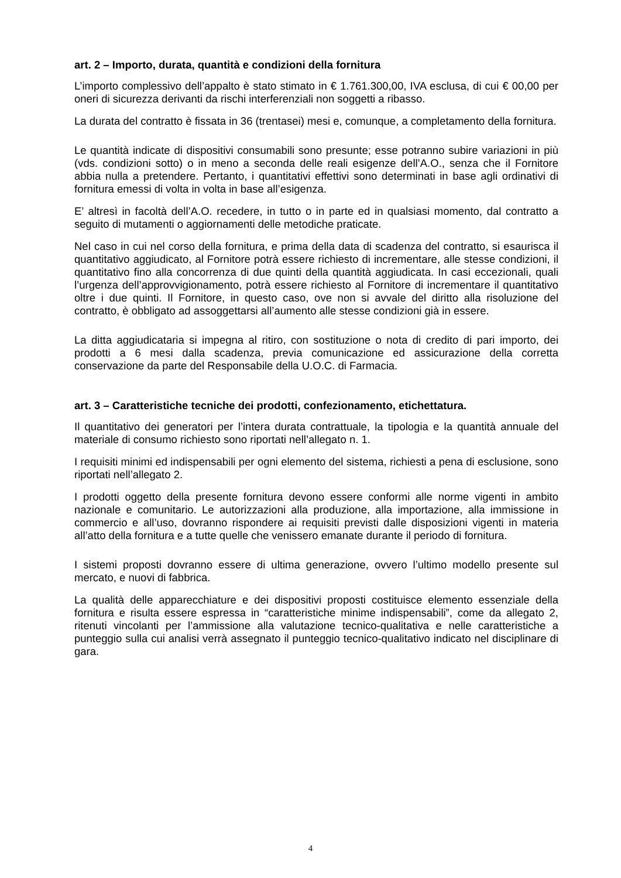art. 2 – Importo, durata, quantità e condizioni della fornitura
L’importo complessivo dell’appalto è stato stimato in € 1.761.300,00, IVA esclusa, di cui € 00,00 per oneri di sicurezza derivanti da rischi interferenziali non soggetti a ribasso.
La durata del contratto è fissata in 36 (trentasei) mesi e, comunque, a completamento della fornitura.
Le quantità indicate di dispositivi consumabili sono presunte; esse potranno subire variazioni in più (vds. condizioni sotto) o in meno a seconda delle reali esigenze dell’A.O., senza che il Fornitore abbia nulla a pretendere. Pertanto, i quantitativi effettivi sono determinati in base agli ordinativi di fornitura emessi di volta in volta in base all’esigenza.
E’ altresì in facoltà dell’A.O. recedere, in tutto o in parte ed in qualsiasi momento, dal contratto a seguito di mutamenti o aggiornamenti delle metodiche praticate.
Nel caso in cui nel corso della fornitura, e prima della data di scadenza del contratto, si esaurisca il quantitativo aggiudicato, al Fornitore potrà essere richiesto di incrementare, alle stesse condizioni, il quantitativo fino alla concorrenza di due quinti della quantità aggiudicata. In casi eccezionali, quali l’urgenza dell’approvvigionamento, potrà essere richiesto al Fornitore di incrementare il quantitativo oltre i due quinti. Il Fornitore, in questo caso, ove non si avvale del diritto alla risoluzione del contratto, è obbligato ad assoggettarsi all’aumento alle stesse condizioni già in essere.
La ditta aggiudicataria si impegna al ritiro, con sostituzione o nota di credito di pari importo, dei prodotti a 6 mesi dalla scadenza, previa comunicazione ed assicurazione della corretta conservazione da parte del Responsabile della U.O.C. di Farmacia.
art. 3 – Caratteristiche tecniche dei prodotti, confezionamento, etichettatura.
Il quantitativo dei generatori per l’intera durata contrattuale, la tipologia e la quantità annuale del materiale di consumo richiesto sono riportati nell’allegato n. 1.
I requisiti minimi ed indispensabili per ogni elemento del sistema, richiesti a pena di esclusione, sono riportati nell’allegato 2.
I prodotti oggetto della presente fornitura devono essere conformi alle norme vigenti in ambito nazionale e comunitario. Le autorizzazioni alla produzione, alla importazione, alla immissione in commercio e all’uso, dovranno rispondere ai requisiti previsti dalle disposizioni vigenti in materia all’atto della fornitura e a tutte quelle che venissero emanate durante il periodo di fornitura.
I sistemi proposti dovranno essere di ultima generazione, ovvero l’ultimo modello presente sul mercato, e nuovi di fabbrica.
La qualità delle apparecchiature e dei dispositivi proposti costituisce elemento essenziale della fornitura e risulta essere espressa in “caratteristiche minime indispensabili”, come da allegato 2, ritenuti vincolanti per l’ammissione alla valutazione tecnico-qualitativa e nelle caratteristiche a punteggio sulla cui analisi verrà assegnato il punteggio tecnico-qualitativo indicato nel disciplinare di gara.
4